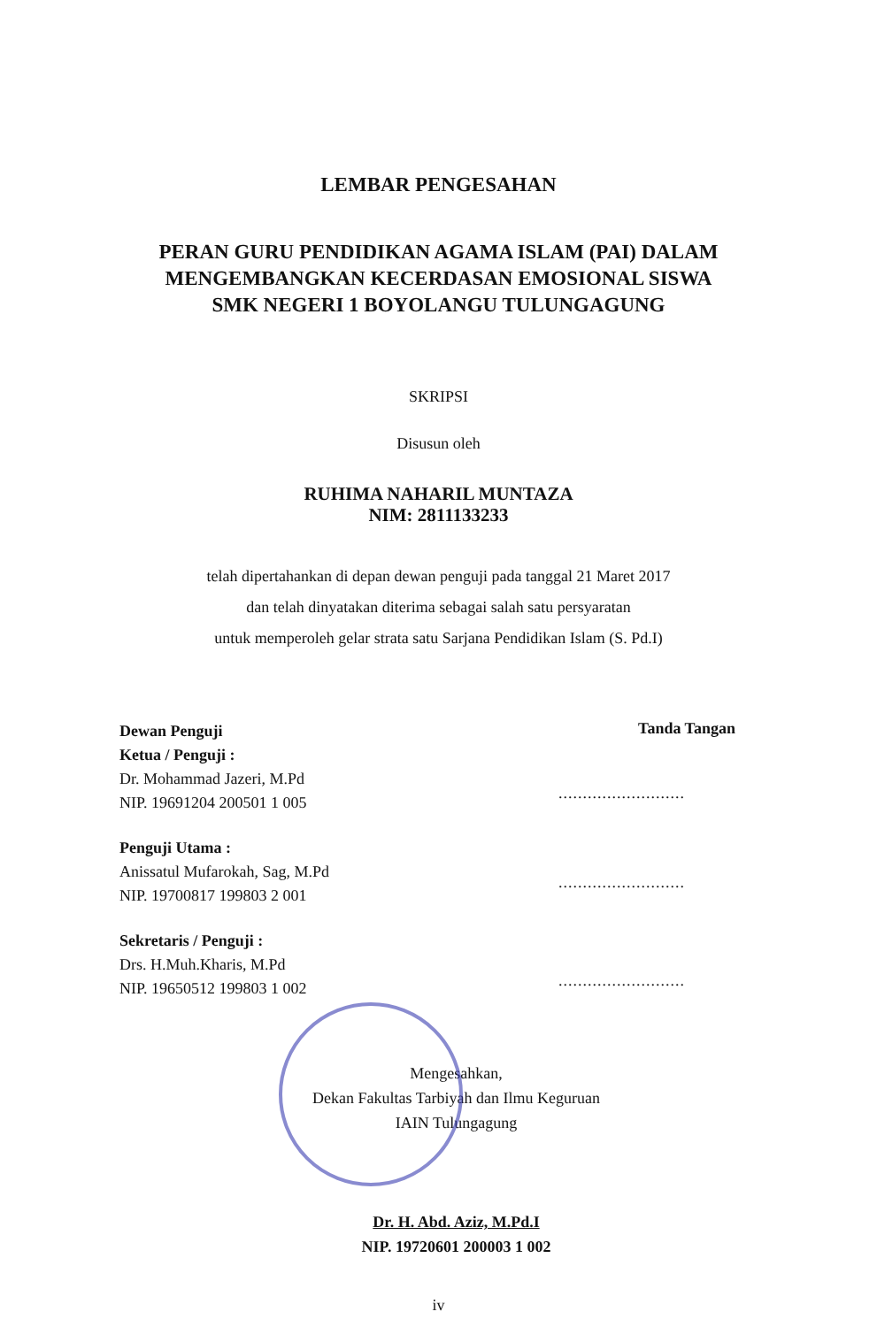LEMBAR PENGESAHAN
PERAN GURU PENDIDIKAN AGAMA ISLAM (PAI) DALAM
MENGEMBANGKAN KECERDASAN EMOSIONAL SISWA
SMK NEGERI 1 BOYOLANGU TULUNGAGUNG
SKRIPSI
Disusun oleh
RUHIMA NAHARIL MUNTAZA
NIM: 2811133233
telah dipertahankan di depan dewan penguji pada tanggal 21 Maret 2017
dan telah dinyatakan diterima sebagai salah satu persyaratan
untuk memperoleh gelar strata satu Sarjana Pendidikan Islam (S. Pd.I)
Dewan Penguji
Ketua / Penguji :
Dr. Mohammad Jazeri, M.Pd
NIP. 19691204 200501 1 005
Penguji Utama :
Anissatul Mufarokah, Sag, M.Pd
NIP. 19700817 199803 2 001
Sekretaris / Penguji :
Drs. H.Muh.Kharis, M.Pd
NIP. 19650512 199803 1 002
Tanda Tangan
..........................
..........................
..........................
Mengesahkan,
Dekan Fakultas Tarbiyah dan Ilmu Keguruan
IAIN Tulungagung
Dr. H. Abd. Aziz, M.Pd.I
NIP. 19720601 200003 1 002
iv